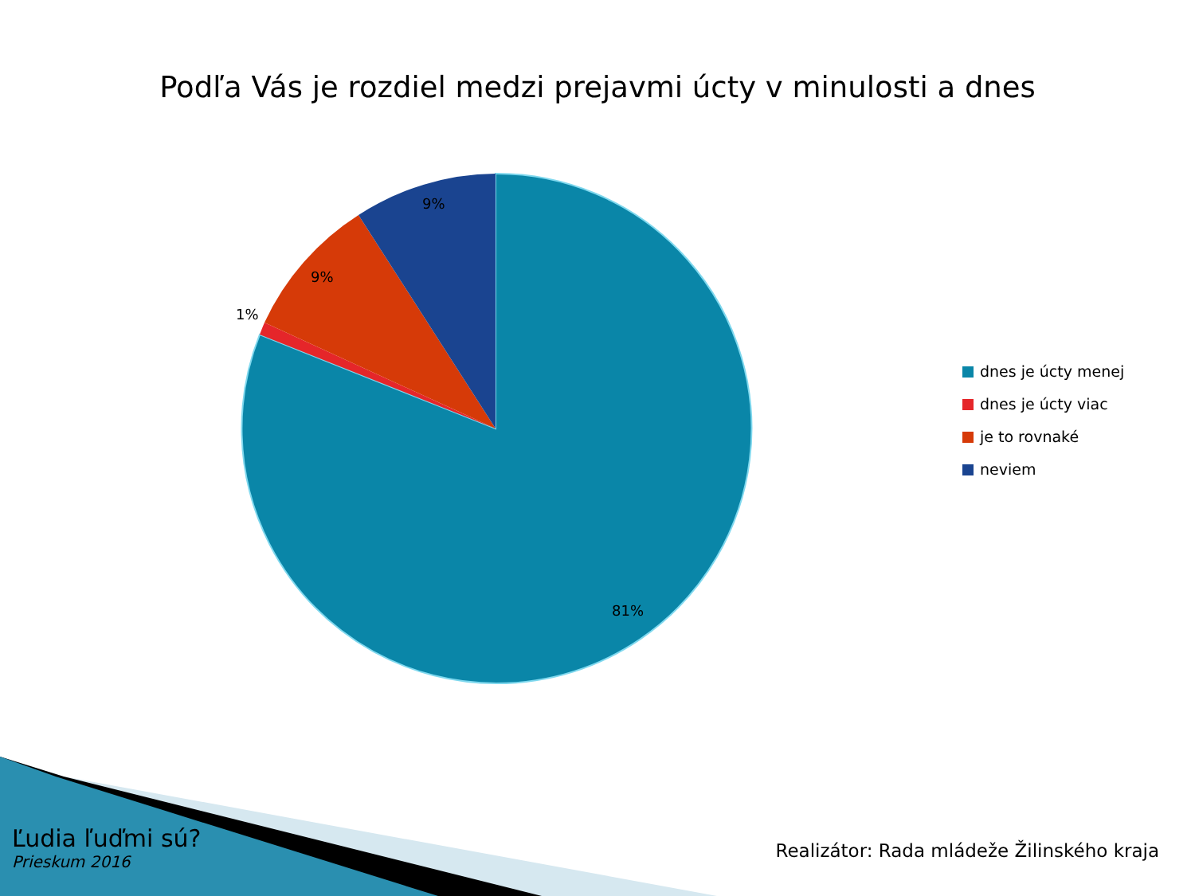Podľa Vás je rozdiel medzi prejavmi úcty v minulosti a dnes
9%
9%
1%
81%
dnes je úcty menej
dnes je úcty viac
je to rovnaké
neviem
Ľudia ľuďmi sú?
Prieskum 2016
Realizátor: Rada mládeže Žilinského kraja